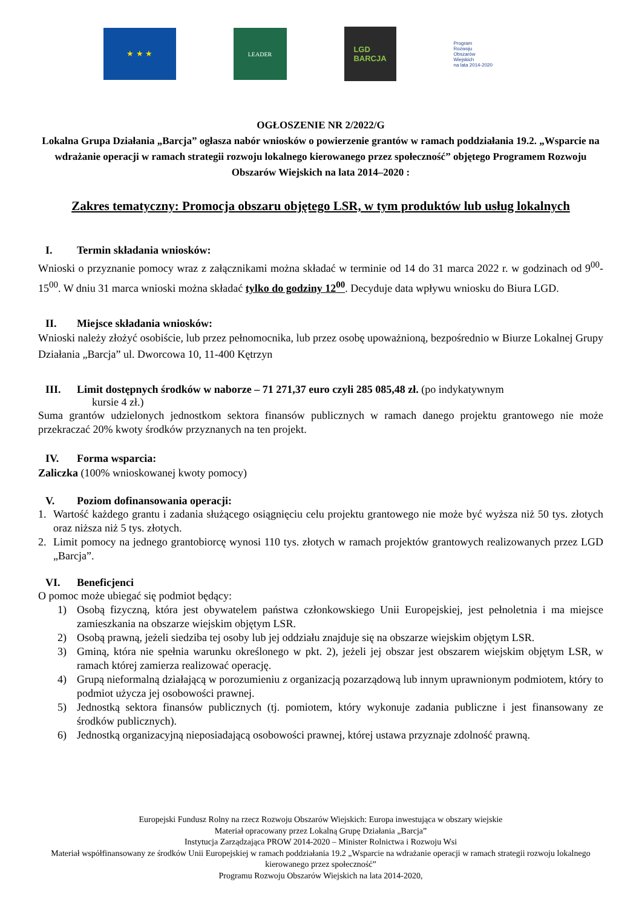★ ★ ★
LEADER
LGD
BARCJA
Program
Rozwoju
Obszarów
Wiejskich
na lata 2014-2020
OGŁOSZENIE NR 2/2022/G
Lokalna Grupa Działania „Barcja” ogłasza nabór wniosków o powierzenie grantów w ramach poddziałania 19.2. „Wsparcie na wdrażanie operacji w ramach strategii rozwoju lokalnego kierowanego przez społeczność” objętego Programem Rozwoju Obszarów Wiejskich na lata 2014–2020 :
Zakres tematyczny: Promocja obszaru objętego LSR, w tym produktów lub usług lokalnych
I. Termin składania wniosków:
Wnioski o przyznanie pomocy wraz z załącznikami można składać w terminie od 14 do 31 marca 2022 r. w godzinach od 9<sup>00</sup>-15<sup>00</sup>. W dniu 31 marca wnioski można składać tylko do godziny 12<sup>00</sup>. Decyduje data wpływu wniosku do Biura LGD.
II. Miejsce składania wniosków:
Wnioski należy złożyć osobiście, lub przez pełnomocnika, lub przez osobę upoważnioną, bezpośrednio w Biurze Lokalnej Grupy Działania „Barcja” ul. Dworcowa 10, 11-400 Kętrzyn
III. Limit dostępnych środków w naborze – 71 271,37 euro czyli 285 085,48 zł. (po indykatywnym
kursie 4 zł.)
Suma grantów udzielonych jednostkom sektora finansów publicznych w ramach danego projektu grantowego nie może przekraczać 20% kwoty środków przyznanych na ten projekt.
IV. Forma wsparcia:
Zaliczka (100% wnioskowanej kwoty pomocy)
V. Poziom dofinansowania operacji:
1. Wartość każdego grantu i zadania służącego osiągnięciu celu projektu grantowego nie może być wyższa niż 50 tys. złotych oraz niższa niż 5 tys. złotych.
2. Limit pomocy na jednego grantobiorcę wynosi 110 tys. złotych w ramach projektów grantowych realizowanych przez LGD „Barcja”.
VI. Beneficjenci
O pomoc może ubiegać się podmiot będący:
1) Osobą fizyczną, która jest obywatelem państwa członkowskiego Unii Europejskiej, jest pełnoletnia i ma miejsce zamieszkania na obszarze wiejskim objętym LSR.
2) Osobą prawną, jeżeli siedziba tej osoby lub jej oddziału znajduje się na obszarze wiejskim objętym LSR.
3) Gminą, która nie spełnia warunku określonego w pkt. 2), jeżeli jej obszar jest obszarem wiejskim objętym LSR, w ramach której zamierza realizować operację.
4) Grupą nieformalną działającą w porozumieniu z organizacją pozarządową lub innym uprawnionym podmiotem, który to podmiot użycza jej osobowości prawnej.
5) Jednostką sektora finansów publicznych (tj. pomiotem, który wykonuje zadania publiczne i jest finansowany ze środków publicznych).
6) Jednostką organizacyjną nieposiadającą osobowości prawnej, której ustawa przyznaje zdolność prawną.
Europejski Fundusz Rolny na rzecz Rozwoju Obszarów Wiejskich: Europa inwestująca w obszary wiejskie
Materiał opracowany przez Lokalną Grupę Działania „Barcja”
Instytucja Zarządzająca PROW 2014-2020 – Minister Rolnictwa i Rozwoju Wsi
Materiał współfinansowany ze środków Unii Europejskiej w ramach poddziałania 19.2 „Wsparcie na wdrażanie operacji w ramach strategii rozwoju lokalnego kierowanego przez społeczność”
Programu Rozwoju Obszarów Wiejskich na lata 2014-2020,